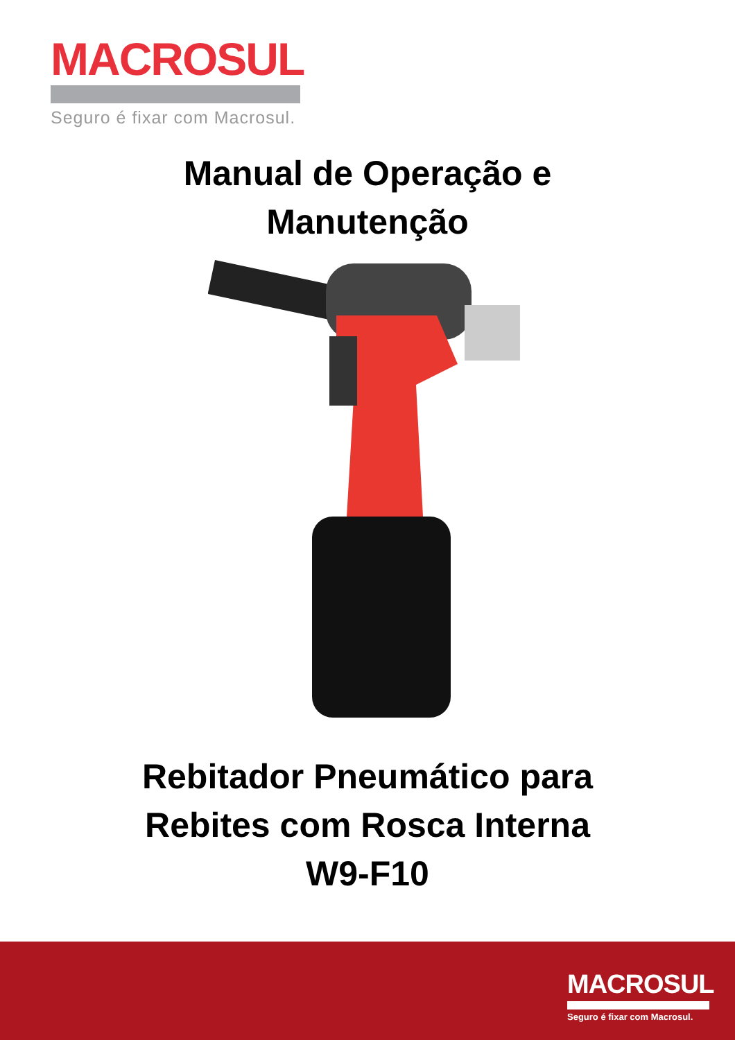MACROSUL
Seguro é fixar com Macrosul.
Manual de Operação e
Manutenção
Rebitador Pneumático para
Rebites com Rosca Interna
W9-F10
MACROSUL
Seguro é fixar com Macrosul.